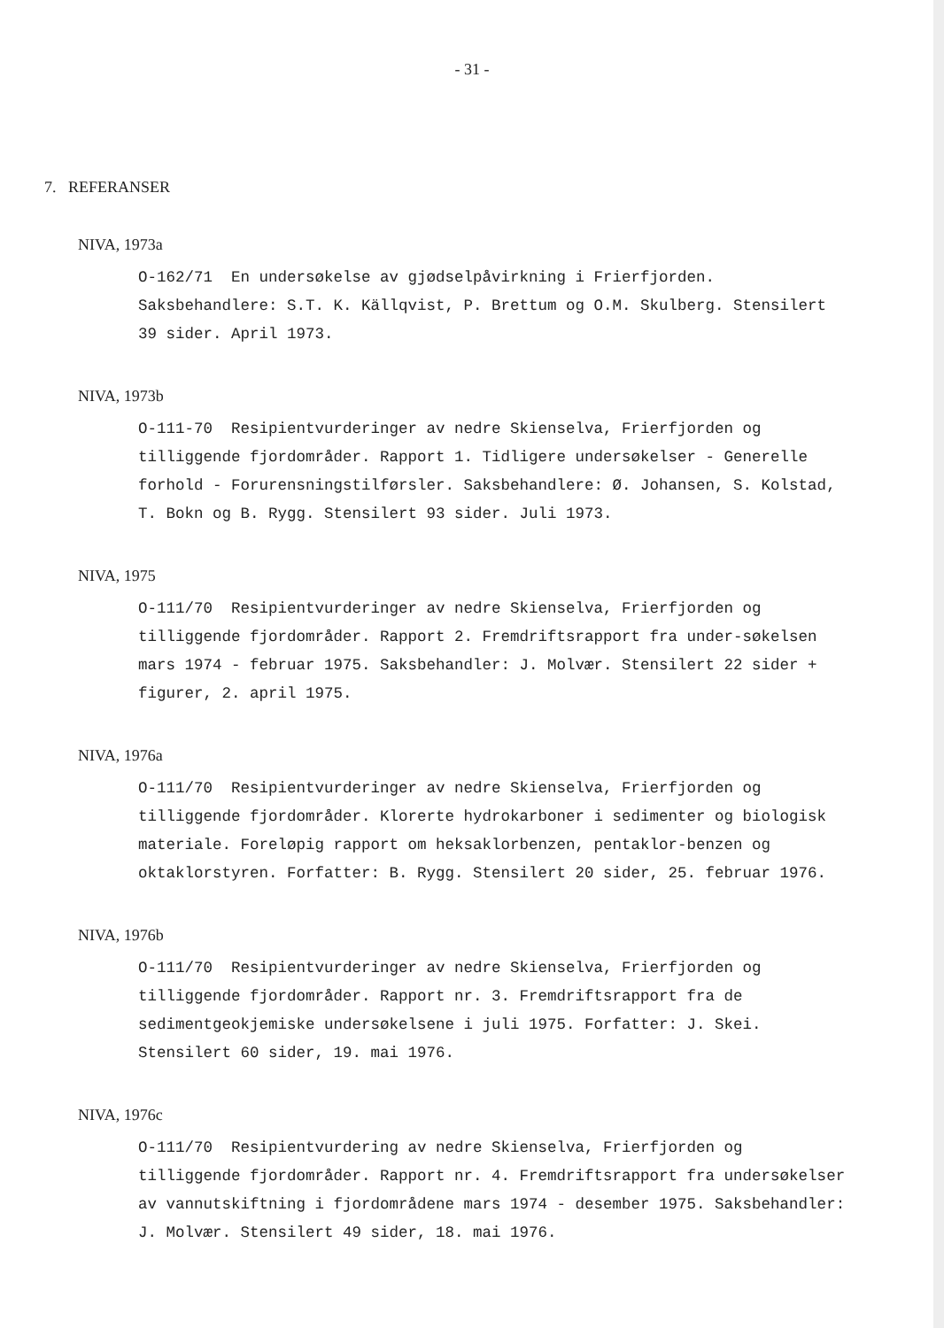- 31 -
7. REFERANSER
NIVA, 1973a
O-162/71 En undersøkelse av gjødselpåvirkning i Frierfjorden. Saksbehandlere: S.T. K. Källqvist, P. Brettum og O.M. Skulberg. Stensilert 39 sider. April 1973.
NIVA, 1973b
O-111-70 Resipientvurderinger av nedre Skienselva, Frierfjorden og tilliggende fjordområder. Rapport 1. Tidligere undersøkelser - Generelle forhold - Forurensningstilførsler. Saksbehandlere: Ø. Johansen, S. Kolstad, T. Bokn og B. Rygg. Stensilert 93 sider. Juli 1973.
NIVA, 1975
O-111/70 Resipientvurderinger av nedre Skienselva, Frierfjorden og tilliggende fjordområder. Rapport 2. Fremdriftsrapport fra under-søkelsen mars 1974 - februar 1975. Saksbehandler: J. Molvær. Stensilert 22 sider + figurer, 2. april 1975.
NIVA, 1976a
O-111/70 Resipientvurderinger av nedre Skienselva, Frierfjorden og tilliggende fjordområder. Klorerte hydrokarboner i sedimenter og biologisk materiale. Foreløpig rapport om heksaklorbenzen, pentaklor-benzen og oktaklorstyren. Forfatter: B. Rygg. Stensilert 20 sider, 25. februar 1976.
NIVA, 1976b
O-111/70 Resipientvurderinger av nedre Skienselva, Frierfjorden og tilliggende fjordområder. Rapport nr. 3. Fremdriftsrapport fra de sedimentgeokjemiske undersøkelsene i juli 1975. Forfatter: J. Skei. Stensilert 60 sider, 19. mai 1976.
NIVA, 1976c
O-111/70 Resipientvurdering av nedre Skienselva, Frierfjorden og tilliggende fjordområder. Rapport nr. 4. Fremdriftsrapport fra undersøkelser av vannutskiftning i fjordområdene mars 1974 - desember 1975. Saksbehandler: J. Molvær. Stensilert 49 sider, 18. mai 1976.